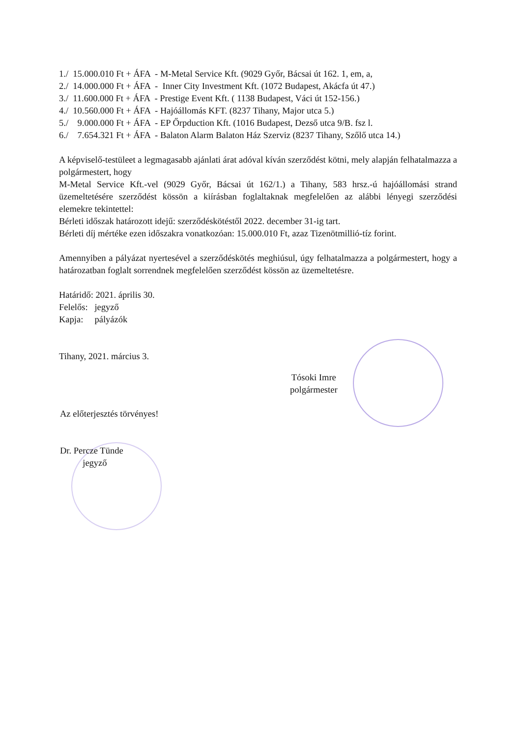1./ 15.000.010 Ft + ÁFA - M-Metal Service Kft. (9029 Győr, Bácsai út 162. 1, em, a,
2./ 14.000.000 Ft + ÁFA - Inner City Investment Kft. (1072 Budapest, Akácfa út 47.)
3./ 11.600.000 Ft + ÁFA - Prestige Event Kft. ( 1138 Budapest, Váci út 152-156.)
4./ 10.560.000 Ft + ÁFA - Hajóállomás KFT. (8237 Tihany, Major utca 5.)
5./ 9.000.000 Ft + ÁFA - EP Őrpduction Kft. (1016 Budapest, Dezső utca 9/B. fsz l.
6./ 7.654.321 Ft + ÁFA - Balaton Alarm Balaton Ház Szerviz (8237 Tihany, Szőlő utca 14.)
A képviselő-testüleet a legmagasabb ajánlati árat adóval kíván szerződést kötni, mely alapján felhatalmazza a polgármestert, hogy
M-Metal Service Kft.-vel (9029 Győr, Bácsai út 162/1.) a Tihany, 583 hrsz.-ú hajóállomási strand üzemeltetésére szerződést kössön a kiírásban foglaltaknak megfelelően az alábbi lényegi szerződési elemekre tekintettel:
Bérleti időszak határozott idejű: szerződéskötéstől 2022. december 31-ig tart.
Bérleti díj mértéke ezen időszakra vonatkozóan: 15.000.010 Ft, azaz Tizenötmillió-tíz forint.
Amennyiben a pályázat nyertesével a szerződéskötés meghiúsul, úgy felhatalmazza a polgármestert, hogy a határozatban foglalt sorrendnek megfelelően szerződést kössön az üzemeltetésre.
Határidő: 2021. április 30.
Felelős: jegyző
Kapja: pályázók
Tihany, 2021. március 3.
Tósoki Imre
polgármester
Az előterjesztés törvényes!
Dr. Percze Tünde
jegyző